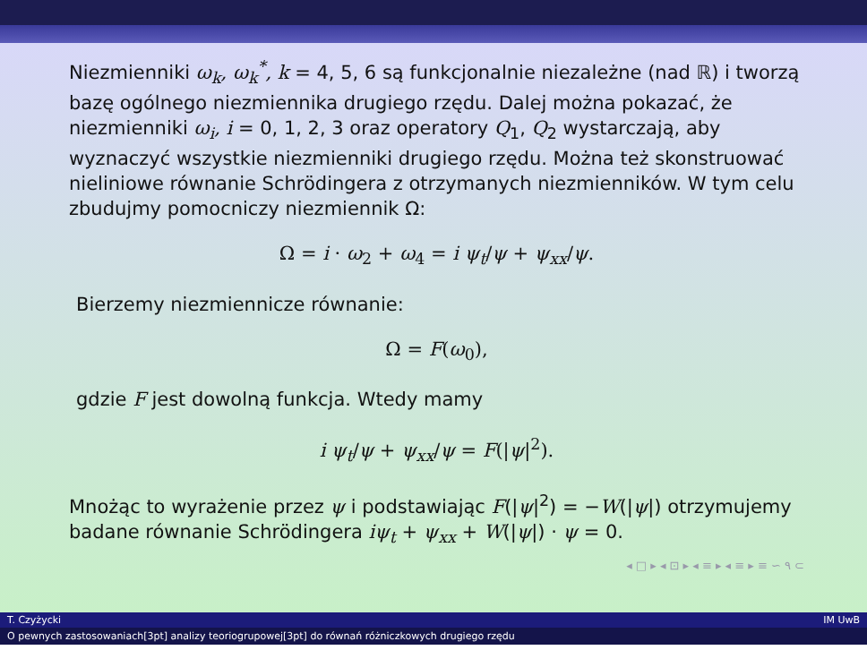Niezmienniki ω<sub>k</sub>, ω<sub>k</sub><sup>*</sup>, k = 4, 5, 6 są funkcjonalnie niezależne (nad ℝ) i tworzą bazę ogólnego niezmiennika drugiego rzędu. Dalej można pokazać, że niezmienniki ω<sub>i</sub>, i = 0, 1, 2, 3 oraz operatory Q<sub>1</sub>, Q<sub>2</sub> wystarczają, aby wyznaczyć wszystkie niezmienniki drugiego rzędu. Można też skonstruować nieliniowe równanie Schrödingera z otrzymanych niezmienników. W tym celu zbudujmy pomocniczy niezmiennik Ω:
Ω = i · ω<sub>2</sub> + ω<sub>4</sub> = i ψ<sub>t</sub>/ψ + ψ<sub>xx</sub>/ψ.
Bierzemy niezmiennicze równanie:
Ω = F(ω<sub>0</sub>),
gdzie F jest dowolną funkcja. Wtedy mamy
i ψ<sub>t</sub>/ψ + ψ<sub>xx</sub>/ψ = F(|ψ|<sup>2</sup>).
Mnożąc to wyrażenie przez ψ i podstawiając F(|ψ|<sup>2</sup>) = −W(|ψ|) otrzymujemy badane równanie Schrödingera iψ<sub>t</sub> + ψ<sub>xx</sub> + W(|ψ|) · ψ = 0.
◂ □ ▸ ◂ ⊡ ▸ ◂ ≡ ▸ ◂ ≡ ▸ ≡ ∽ ۹ ⊂
T. Czyżycki IM UwB
O pewnych zastosowaniach[3pt] analizy teoriogrupowej[3pt] do równań różniczkowych drugiego rzędu